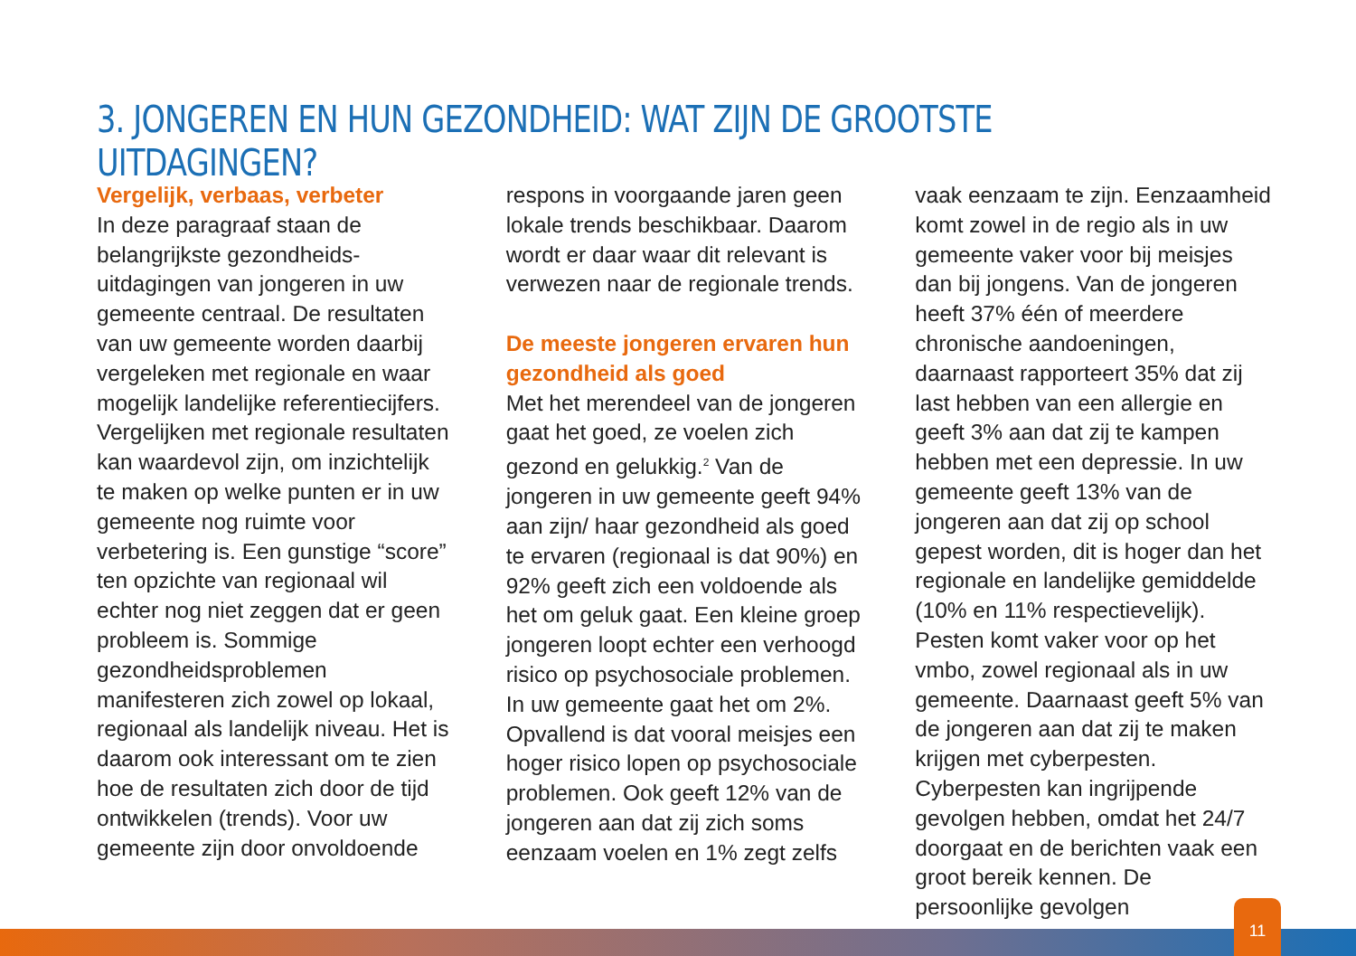3. JONGEREN EN HUN GEZONDHEID: WAT ZIJN DE GROOTSTE UITDAGINGEN?
Vergelijk, verbaas, verbeter
In deze paragraaf staan de belangrijkste gezondheids-uitdagingen van jongeren in uw gemeente centraal. De resultaten van uw gemeente worden daarbij vergeleken met regionale en waar mogelijk landelijke referentiecijfers. Vergelijken met regionale resultaten kan waardevol zijn, om inzichtelijk te maken op welke punten er in uw gemeente nog ruimte voor verbetering is. Een gunstige “score” ten opzichte van regionaal wil echter nog niet zeggen dat er geen probleem is. Sommige gezondheidsproblemen manifesteren zich zowel op lokaal, regionaal als landelijk niveau. Het is daarom ook interessant om te zien hoe de resultaten zich door de tijd ontwikkelen (trends). Voor uw gemeente zijn door onvoldoende
respons in voorgaande jaren geen lokale trends beschikbaar. Daarom wordt er daar waar dit relevant is verwezen naar de regionale trends.
De meeste jongeren ervaren hun gezondheid als goed
Met het merendeel van de jongeren gaat het goed, ze voelen zich gezond en gelukkig.<sup>2</sup> Van de jongeren in uw gemeente geeft 94% aan zijn/ haar gezondheid als goed te ervaren (regionaal is dat 90%) en 92% geeft zich een voldoende als het om geluk gaat. Een kleine groep jongeren loopt echter een verhoogd risico op psychosociale problemen. In uw gemeente gaat het om 2%. Opvallend is dat vooral meisjes een hoger risico lopen op psychosociale problemen. Ook geeft 12% van de jongeren aan dat zij zich soms eenzaam voelen en 1% zegt zelfs
vaak eenzaam te zijn. Eenzaamheid komt zowel in de regio als in uw gemeente vaker voor bij meisjes dan bij jongens. Van de jongeren heeft 37% één of meerdere chronische aandoeningen, daarnaast rapporteert 35% dat zij last hebben van een allergie en geeft 3% aan dat zij te kampen hebben met een depressie. In uw gemeente geeft 13% van de jongeren aan dat zij op school gepest worden, dit is hoger dan het regionale en landelijke gemiddelde (10% en 11% respectievelijk). Pesten komt vaker voor op het vmbo, zowel regionaal als in uw gemeente. Daarnaast geeft 5% van de jongeren aan dat zij te maken krijgen met cyberpesten. Cyberpesten kan ingrijpende gevolgen hebben, omdat het 24/7 doorgaat en de berichten vaak een groot bereik kennen. De persoonlijke gevolgen
11